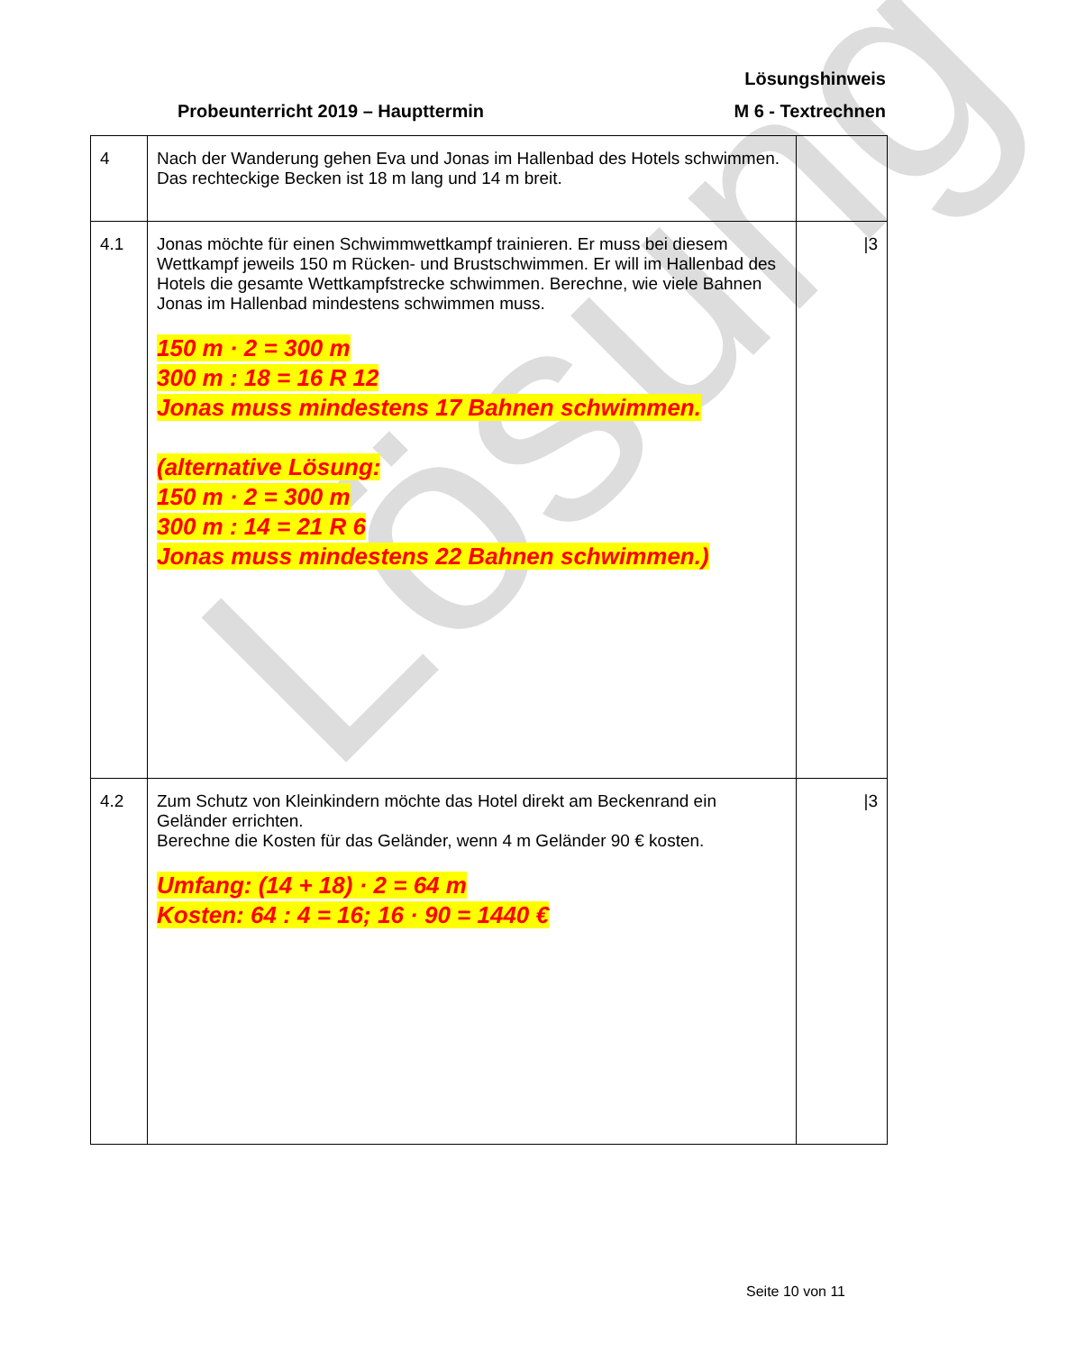Lösung
Lösungshinweis
Probeunterricht 2019 – Haupttermin M 6 - Textrechnen
| 4 | Nach der Wanderung gehen Eva und Jonas im Hallenbad des Hotels schwimmen. Das rechteckige Becken ist 18 m lang und 14 m breit. | |
| 4.1 | Jonas möchte für einen Schwimmwettkampf trainieren. Er muss bei diesem Wettkampf jeweils 150 m Rücken- und Brustschwimmen. Er will im Hallenbad des Hotels die gesamte Wettkampfstrecke schwimmen. Berechne, wie viele Bahnen Jonas im Hallenbad mindestens schwimmen muss. 150 m · 2 = 300 m 300 m : 18 = 16 R 12 Jonas muss mindestens 17 Bahnen schwimmen. (alternative Lösung: 150 m · 2 = 300 m 300 m : 14 = 21 R 6 Jonas muss mindestens 22 Bahnen schwimmen.) | /3 |
| 4.2 | Zum Schutz von Kleinkindern möchte das Hotel direkt am Beckenrand ein Geländer errichten. Berechne die Kosten für das Geländer, wenn 4 m Geländer 90 € kosten. Umfang: (14 + 18) · 2 = 64 m Kosten: 64 : 4 = 16; 16 · 90 = 1440 € | /3 |
Seite 10 von 11